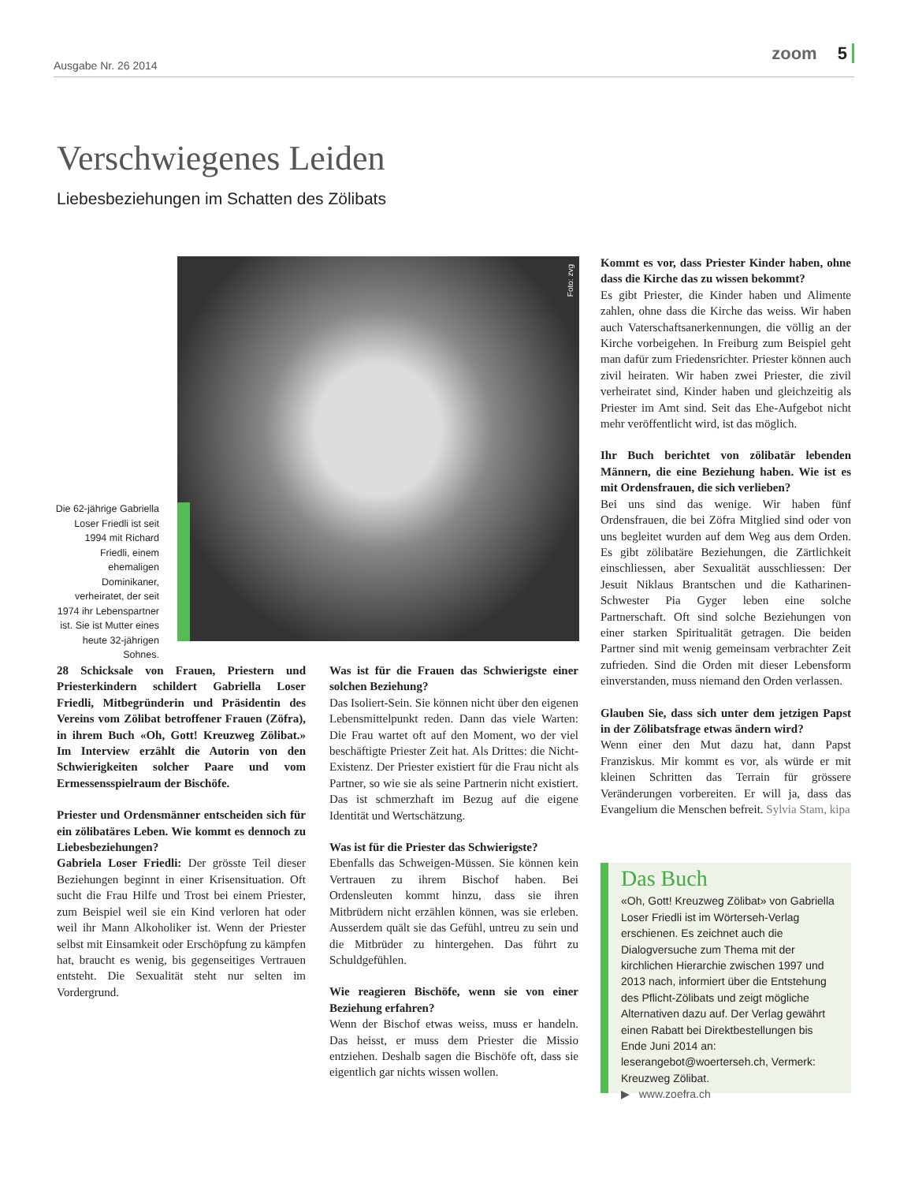Ausgabe Nr. 26 2014
zoom 5
Verschwiegenes Leiden
Liebesbeziehungen im Schatten des Zölibats
Die 62-jährige Gabriella Loser Friedli ist seit 1994 mit Richard Friedli, einem ehemaligen Dominikaner, verheiratet, der seit 1974 ihr Lebenspartner ist. Sie ist Mutter eines heute 32-jährigen Sohnes.
Foto: zvg
28 Schicksale von Frauen, Priestern und Priesterkindern schildert Gabriella Loser Friedli, Mitbegründerin und Präsidentin des Vereins vom Zölibat betroffener Frauen (Zöfra), in ihrem Buch «Oh, Gott! Kreuzweg Zölibat.» Im Interview erzählt die Autorin von den Schwierigkeiten solcher Paare und vom Ermessensspielraum der Bischöfe.
Priester und Ordensmänner entscheiden sich für ein zölibatäres Leben. Wie kommt es dennoch zu Liebesbeziehungen?
Gabriela Loser Friedli: Der grösste Teil dieser Beziehungen beginnt in einer Krisensituation. Oft sucht die Frau Hilfe und Trost bei einem Priester, zum Beispiel weil sie ein Kind verloren hat oder weil ihr Mann Alkoholiker ist. Wenn der Priester selbst mit Einsamkeit oder Erschöpfung zu kämpfen hat, braucht es wenig, bis gegenseitiges Vertrauen entsteht. Die Sexualität steht nur selten im Vordergrund.
Was ist für die Frauen das Schwierigste einer solchen Beziehung?
Das Isoliert-Sein. Sie können nicht über den eigenen Lebensmittelpunkt reden. Dann das viele Warten: Die Frau wartet oft auf den Moment, wo der viel beschäftigte Priester Zeit hat. Als Drittes: die Nicht-Existenz. Der Priester existiert für die Frau nicht als Partner, so wie sie als seine Partnerin nicht existiert. Das ist schmerzhaft im Bezug auf die eigene Identität und Wertschätzung.
Was ist für die Priester das Schwierigste?
Ebenfalls das Schweigen-Müssen. Sie können kein Vertrauen zu ihrem Bischof haben. Bei Ordensleuten kommt hinzu, dass sie ihren Mitbrüdern nicht erzählen können, was sie erleben. Ausserdem quält sie das Gefühl, untreu zu sein und die Mitbrüder zu hintergehen. Das führt zu Schuldgefühlen.
Wie reagieren Bischöfe, wenn sie von einer Beziehung erfahren?
Wenn der Bischof etwas weiss, muss er handeln. Das heisst, er muss dem Priester die Missio entziehen. Deshalb sagen die Bischöfe oft, dass sie eigentlich gar nichts wissen wollen.
Kommt es vor, dass Priester Kinder haben, ohne dass die Kirche das zu wissen bekommt?
Es gibt Priester, die Kinder haben und Alimente zahlen, ohne dass die Kirche das weiss. Wir haben auch Vaterschaftsanerkennungen, die völlig an der Kirche vorbeigehen. In Freiburg zum Beispiel geht man dafür zum Friedensrichter. Priester können auch zivil heiraten. Wir haben zwei Priester, die zivil verheiratet sind, Kinder haben und gleichzeitig als Priester im Amt sind. Seit das Ehe-Aufgebot nicht mehr veröffentlicht wird, ist das möglich.
Ihr Buch berichtet von zölibatär lebenden Männern, die eine Beziehung haben. Wie ist es mit Ordensfrauen, die sich verlieben?
Bei uns sind das wenige. Wir haben fünf Ordensfrauen, die bei Zöfra Mitglied sind oder von uns begleitet wurden auf dem Weg aus dem Orden. Es gibt zölibatäre Beziehungen, die Zärtlichkeit einschliessen, aber Sexualität ausschliessen: Der Jesuit Niklaus Brantschen und die Katharinen-Schwester Pia Gyger leben eine solche Partnerschaft. Oft sind solche Beziehungen von einer starken Spiritualität getragen. Die beiden Partner sind mit wenig gemeinsam verbrachter Zeit zufrieden. Sind die Orden mit dieser Lebensform einverstanden, muss niemand den Orden verlassen.
Glauben Sie, dass sich unter dem jetzigen Papst in der Zölibatsfrage etwas ändern wird?
Wenn einer den Mut dazu hat, dann Papst Franziskus. Mir kommt es vor, als würde er mit kleinen Schritten das Terrain für grössere Veränderungen vorbereiten. Er will ja, dass das Evangelium die Menschen befreit. Sylvia Stam, kipa
Das Buch
«Oh, Gott! Kreuzweg Zölibat» von Gabriella Loser Friedli ist im Wörterseh-Verlag erschienen. Es zeichnet auch die Dialogversuche zum Thema mit der kirchlichen Hierarchie zwischen 1997 und 2013 nach, informiert über die Entstehung des Pflicht-Zölibats und zeigt mögliche Alternativen dazu auf. Der Verlag gewährt einen Rabatt bei Direktbestellungen bis Ende Juni 2014 an: leserangebot@woerterseh.ch, Vermerk: Kreuzweg Zölibat.
▶ www.zoefra.ch